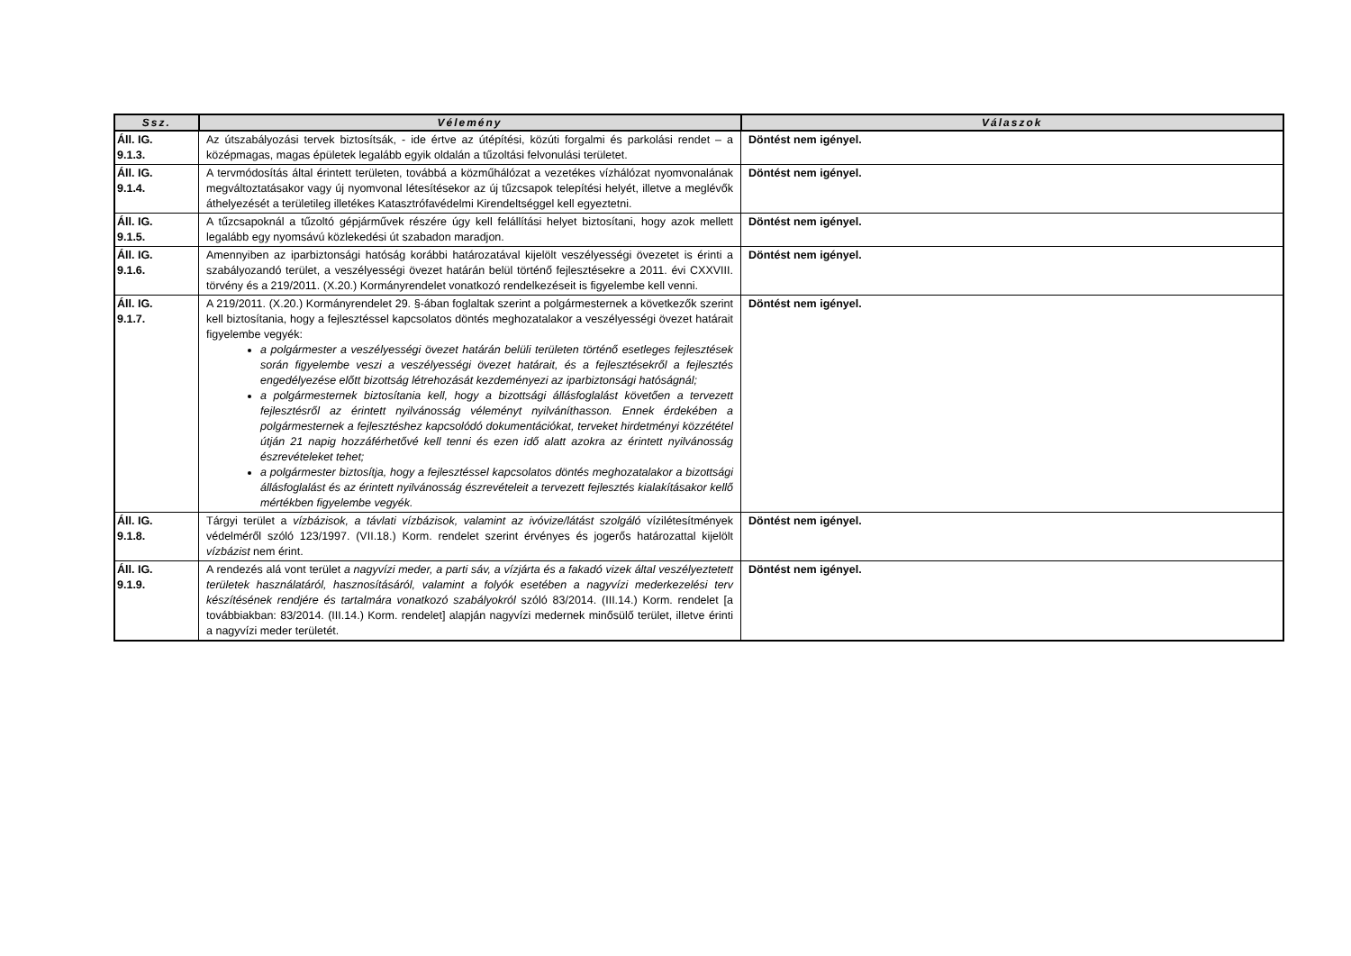| Ssz. | Vélemény | Válaszok |
| --- | --- | --- |
| Áll. IG. 9.1.3. | Az útszabályozási tervek biztosítsák, - ide értve az útépítési, közúti forgalmi és parkolási rendet – a középmagas, magas épületek legalább egyik oldalán a tűzoltási felvonulási területet. | Döntést nem igényel. |
| Áll. IG. 9.1.4. | A tervmódosítás által érintett területen, továbbá a közműhálózat a vezetékes vízhálózat nyomvonalának megváltoztatásakor vagy új nyomvonal létesítésekor az új tűzcsapok telepítési helyét, illetve a meglévők áthelyezését a területileg illetékes Katasztrófavédelmi Kirendeltséggel kell egyeztetni. | Döntést nem igényel. |
| Áll. IG. 9.1.5. | A tűzcsapoknál a tűzoltó gépjárművek részére úgy kell felállítási helyet biztosítani, hogy azok mellett legalább egy nyomsávú közlekedési út szabadon maradjon. | Döntést nem igényel. |
| Áll. IG. 9.1.6. | Amennyiben az iparbiztonsági hatóság korábbi határozatával kijelölt veszélyességi övezetet is érinti a szabályozandó terület, a veszélyességi övezet határán belül történő fejlesztésekre a 2011. évi CXXVIII. törvény és a 219/2011. (X.20.) Kormányrendelet vonatkozó rendelkezéseit is figyelembe kell venni. | Döntést nem igényel. |
| Áll. IG. 9.1.7. | A 219/2011. (X.20.) Kormányrendelet 29. §-ában foglaltak szerint a polgármesternek a következők szerint kell biztosítania, hogy a fejlesztéssel kapcsolatos döntés meghozatalakor a veszélyességi övezet határait figyelembe vegyék: a polgármester a veszélyességi övezet határán belüli területen történő esetleges fejlesztések során figyelembe veszi a veszélyességi övezet határait, és a fejlesztésekről a fejlesztés engedélyezése előtt bizottság létrehozását kezdeményezi az iparbiztonsági hatóságnál; a polgármesternek biztosítania kell, hogy a bizottsági állásfoglalást követően a tervezett fejlesztésről az érintett nyilvánosság véleményt nyilváníthasson. Ennek érdekében a polgármesternek a fejlesztéshez kapcsolódó dokumentációkat, terveket hirdetményi közzététel útján 21 napig hozzáférhetővé kell tenni és ezen idő alatt azokra az érintett nyilvánosság észrevételeket tehet; a polgármester biztosítja, hogy a fejlesztéssel kapcsolatos döntés meghozatalakor a bizottsági állásfoglalást és az érintett nyilvánosság észrevételeit a tervezett fejlesztés kialakításakor kellő mértékben figyelembe vegyék. | Döntést nem igényel. |
| Áll. IG. 9.1.8. | Tárgyi terület a vízbázisok, a távlati vízbázisok, valamint az ivóvize/látást szolgáló vízilétesítmények védelméről szóló 123/1997. (VII.18.) Korm. rendelet szerint érvényes és jogerős határozattal kijelölt vízbázist nem érint. | Döntést nem igényel. |
| Áll. IG. 9.1.9. | A rendezés alá vont terület a nagyvízi meder, a parti sáv, a vízjárta és a fakadó vizek által veszélyeztetett területek használatáról, hasznosításáról, valamint a folyók esetében a nagyvízi mederkezelési terv készítésének rendjére és tartalmára vonatkozó szabályokról szóló 83/2014. (III.14.) Korm. rendelet [a továbbiakban: 83/2014. (III.14.) Korm. rendelet] alapján nagyvízi medernek minősülő terület, illetve érinti a nagyvízi meder területét. | Döntést nem igényel. |